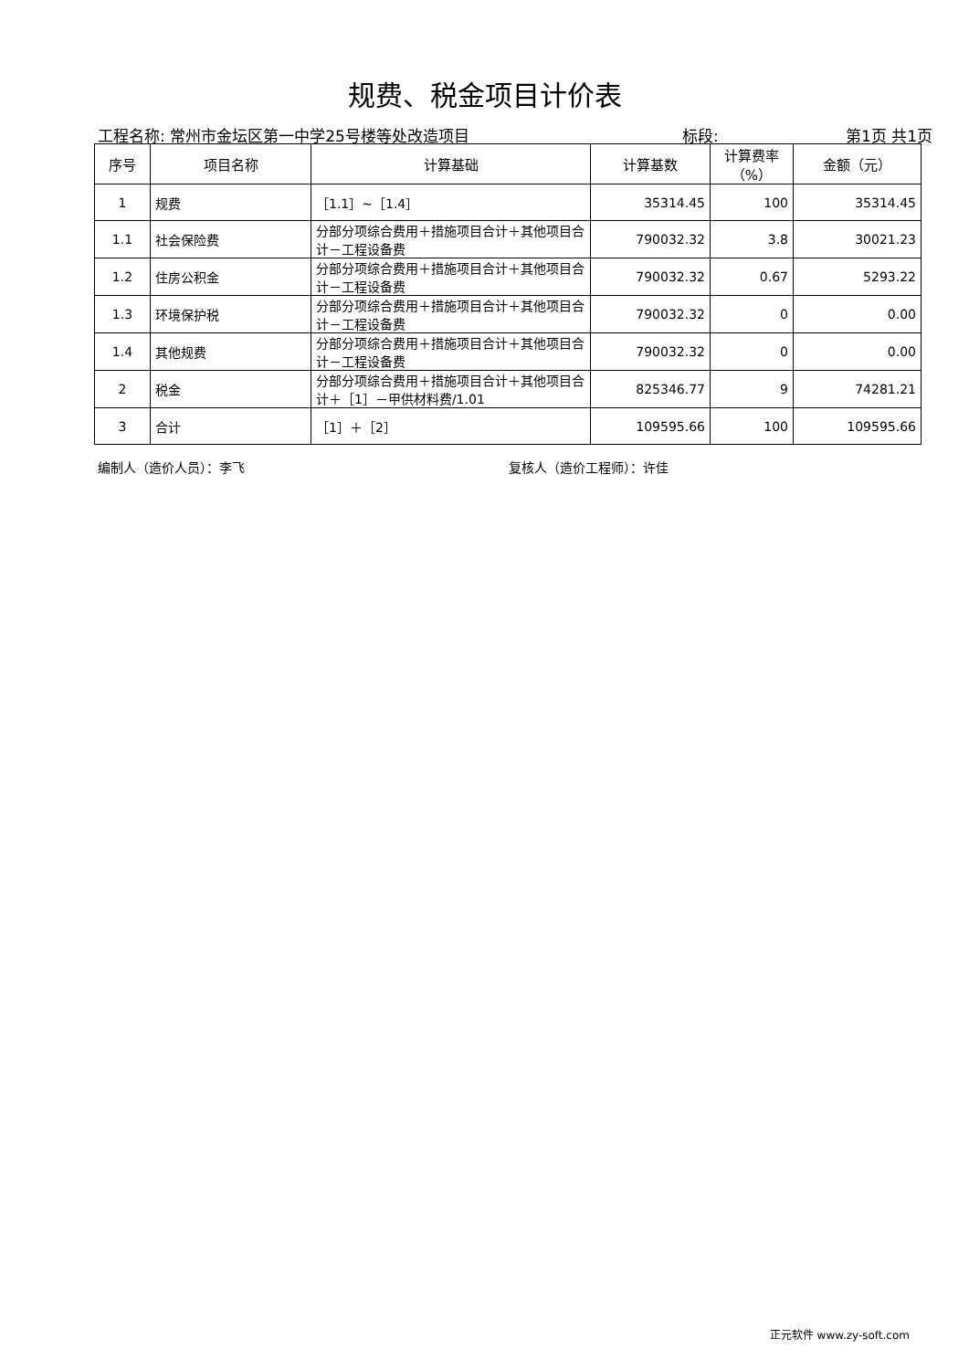规费、税金项目计价表
工程名称: 常州市金坛区第一中学25号楼等处改造项目 标段: 第1页 共1页
| 序号 | 项目名称 | 计算基础 | 计算基数 | 计算费率（%） | 金额（元） |
| --- | --- | --- | --- | --- | --- |
| 1 | 规费 | ［1.1］~［1.4］ | 35314.45 | 100 | 35314.45 |
| 1.1 | 社会保险费 | 分部分项综合费用＋措施项目合计＋其他项目合计－工程设备费 | 790032.32 | 3.8 | 30021.23 |
| 1.2 | 住房公积金 | 分部分项综合费用＋措施项目合计＋其他项目合计－工程设备费 | 790032.32 | 0.67 | 5293.22 |
| 1.3 | 环境保护税 | 分部分项综合费用＋措施项目合计＋其他项目合计－工程设备费 | 790032.32 | 0 | 0.00 |
| 1.4 | 其他规费 | 分部分项综合费用＋措施项目合计＋其他项目合计－工程设备费 | 790032.32 | 0 | 0.00 |
| 2 | 税金 | 分部分项综合费用＋措施项目合计＋其他项目合计＋［1］－甲供材料费/1.01 | 825346.77 | 9 | 74281.21 |
| 3 | 合计 | ［1］＋［2］ | 109595.66 | 100 | 109595.66 |
编制人（造价人员）：李飞 复核人（造价工程师）：许佳
正元软件 www.zy-soft.com